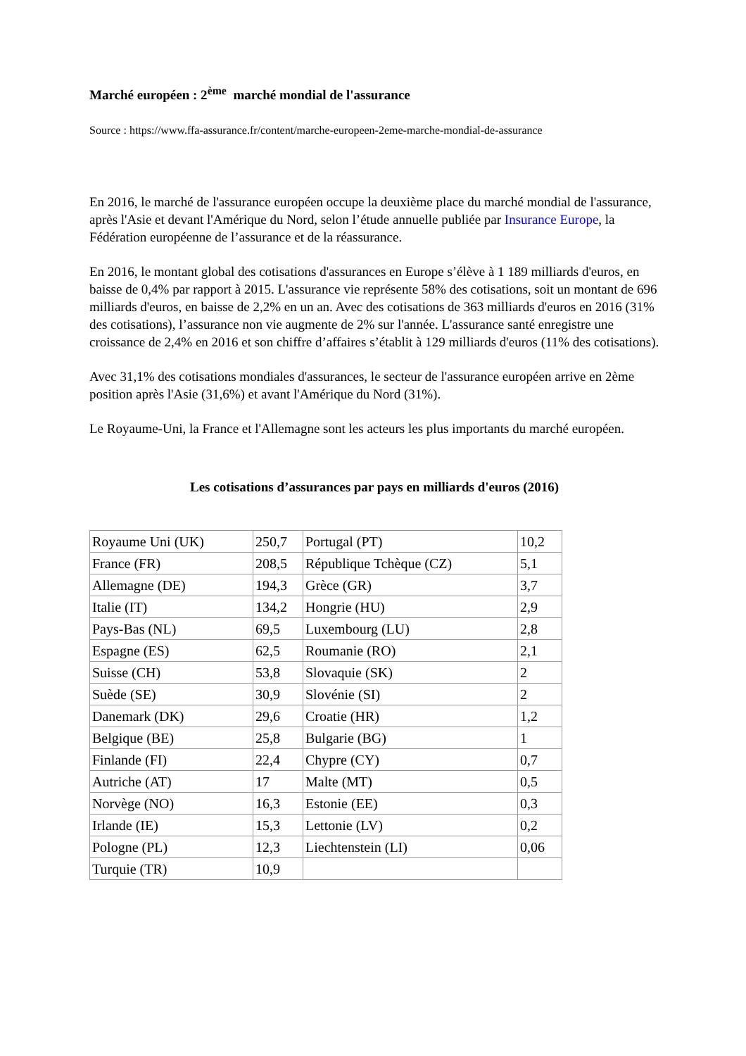Marché européen : 2<sup>ème</sup> marché mondial de l'assurance
Source : https://www.ffa-assurance.fr/content/marche-europeen-2eme-marche-mondial-de-assurance
En 2016, le marché de l'assurance européen occupe la deuxième place du marché mondial de l'assurance, après l'Asie et devant l'Amérique du Nord, selon l’étude annuelle publiée par Insurance Europe, la Fédération européenne de l’assurance et de la réassurance.
En 2016, le montant global des cotisations d'assurances en Europe s’élève à 1 189 milliards d'euros, en baisse de 0,4% par rapport à 2015. L'assurance vie représente 58% des cotisations, soit un montant de 696 milliards d'euros, en baisse de 2,2% en un an. Avec des cotisations de 363 milliards d'euros en 2016 (31% des cotisations), l’assurance non vie augmente de 2% sur l'année. L'assurance santé enregistre une croissance de 2,4% en 2016 et son chiffre d’affaires s’établit à 129 milliards d'euros (11% des cotisations).
Avec 31,1% des cotisations mondiales d'assurances, le secteur de l'assurance européen arrive en 2ème position après l'Asie (31,6%) et avant l'Amérique du Nord (31%).
Le Royaume-Uni, la France et l'Allemagne sont les acteurs les plus importants du marché européen.
Les cotisations d’assurances par pays en milliards d'euros (2016)
| Royaume Uni (UK) | 250,7 | Portugal (PT) | 10,2 |
| France (FR) | 208,5 | République Tchèque (CZ) | 5,1 |
| Allemagne (DE) | 194,3 | Grèce (GR) | 3,7 |
| Italie (IT) | 134,2 | Hongrie (HU) | 2,9 |
| Pays-Bas (NL) | 69,5 | Luxembourg (LU) | 2,8 |
| Espagne (ES) | 62,5 | Roumanie (RO) | 2,1 |
| Suisse (CH) | 53,8 | Slovaquie (SK) | 2 |
| Suède (SE) | 30,9 | Slovénie (SI) | 2 |
| Danemark (DK) | 29,6 | Croatie (HR) | 1,2 |
| Belgique (BE) | 25,8 | Bulgarie (BG) | 1 |
| Finlande (FI) | 22,4 | Chypre (CY) | 0,7 |
| Autriche (AT) | 17 | Malte (MT) | 0,5 |
| Norvège (NO) | 16,3 | Estonie (EE) | 0,3 |
| Irlande (IE) | 15,3 | Lettonie (LV) | 0,2 |
| Pologne (PL) | 12,3 | Liechtenstein (LI) | 0,06 |
| Turquie (TR) | 10,9 | | |